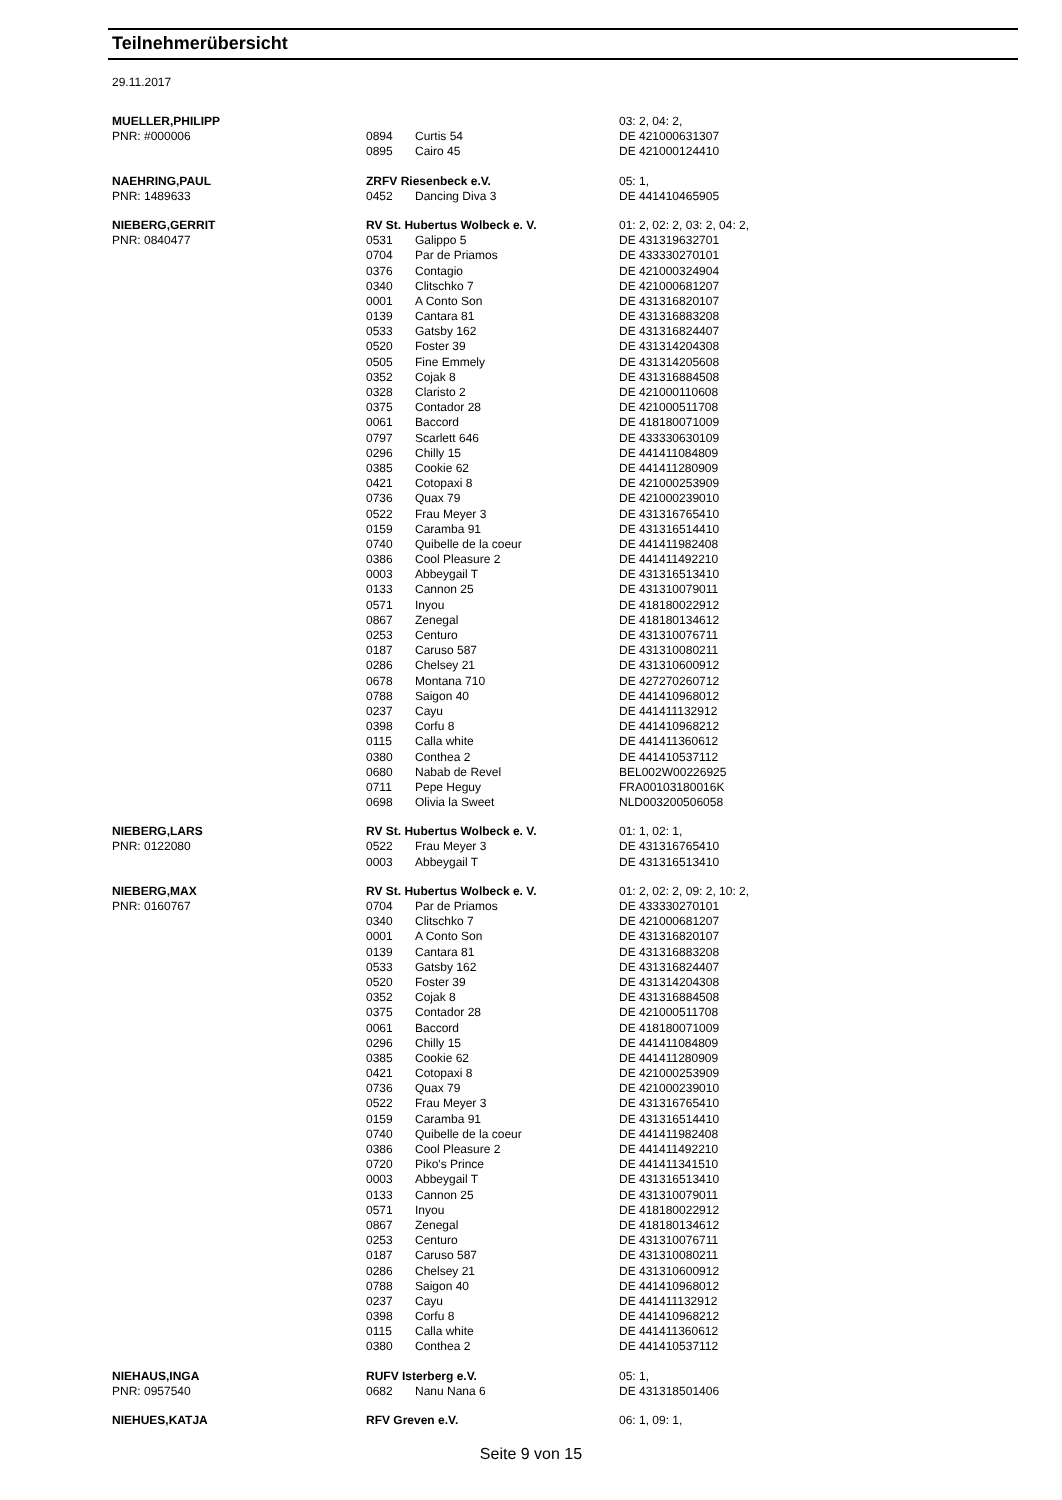Teilnehmerübersicht
29.11.2017
| MUELLER,PHILIPP | | | 03: 2, 04: 2, |
| PNR: #000006 | 0894 | Curtis 54 | DE 421000631307 |
| | 0895 | Cairo 45 | DE 421000124410 |
| NAEHRING,PAUL | ZRFV Riesenbeck e.V. | | 05: 1, |
| PNR: 1489633 | 0452 | Dancing Diva 3 | DE 441410465905 |
| NIEBERG,GERRIT | RV St. Hubertus Wolbeck e. V. | | 01: 2, 02: 2, 03: 2, 04: 2, |
| PNR: 0840477 | 0531 | Galippo 5 | DE 431319632701 |
| | 0704 | Par de Priamos | DE 433330270101 |
| | 0376 | Contagio | DE 421000324904 |
| | 0340 | Clitschko 7 | DE 421000681207 |
| | 0001 | A Conto Son | DE 431316820107 |
| | 0139 | Cantara 81 | DE 431316883208 |
| | 0533 | Gatsby 162 | DE 431316824407 |
| | 0520 | Foster 39 | DE 431314204308 |
| | 0505 | Fine Emmely | DE 431314205608 |
| | 0352 | Cojak 8 | DE 431316884508 |
| | 0328 | Claristo 2 | DE 421000110608 |
| | 0375 | Contador 28 | DE 421000511708 |
| | 0061 | Baccord | DE 418180071009 |
| | 0797 | Scarlett 646 | DE 433330630109 |
| | 0296 | Chilly 15 | DE 441411084809 |
| | 0385 | Cookie 62 | DE 441411280909 |
| | 0421 | Cotopaxi 8 | DE 421000253909 |
| | 0736 | Quax 79 | DE 421000239010 |
| | 0522 | Frau Meyer 3 | DE 431316765410 |
| | 0159 | Caramba 91 | DE 431316514410 |
| | 0740 | Quibelle de la coeur | DE 441411982408 |
| | 0386 | Cool Pleasure 2 | DE 441411492210 |
| | 0003 | Abbeygail T | DE 431316513410 |
| | 0133 | Cannon 25 | DE 431310079011 |
| | 0571 | Inyou | DE 418180022912 |
| | 0867 | Zenegal | DE 418180134612 |
| | 0253 | Centuro | DE 431310076711 |
| | 0187 | Caruso 587 | DE 431310080211 |
| | 0286 | Chelsey 21 | DE 431310600912 |
| | 0678 | Montana 710 | DE 427270260712 |
| | 0788 | Saigon 40 | DE 441410968012 |
| | 0237 | Cayu | DE 441411132912 |
| | 0398 | Corfu 8 | DE 441410968212 |
| | 0115 | Calla white | DE 441411360612 |
| | 0380 | Conthea 2 | DE 441410537112 |
| | 0680 | Nabab de Revel | BEL002W00226925 |
| | 0711 | Pepe Heguy | FRA00103180016K |
| | 0698 | Olivia la Sweet | NLD003200506058 |
| NIEBERG,LARS | RV St. Hubertus Wolbeck e. V. | | 01: 1, 02: 1, |
| PNR: 0122080 | 0522 | Frau Meyer 3 | DE 431316765410 |
| | 0003 | Abbeygail T | DE 431316513410 |
| NIEBERG,MAX | RV St. Hubertus Wolbeck e. V. | | 01: 2, 02: 2, 09: 2, 10: 2, |
| PNR: 0160767 | 0704 | Par de Priamos | DE 433330270101 |
| | 0340 | Clitschko 7 | DE 421000681207 |
| | 0001 | A Conto Son | DE 431316820107 |
| | 0139 | Cantara 81 | DE 431316883208 |
| | 0533 | Gatsby 162 | DE 431316824407 |
| | 0520 | Foster 39 | DE 431314204308 |
| | 0352 | Cojak 8 | DE 431316884508 |
| | 0375 | Contador 28 | DE 421000511708 |
| | 0061 | Baccord | DE 418180071009 |
| | 0296 | Chilly 15 | DE 441411084809 |
| | 0385 | Cookie 62 | DE 441411280909 |
| | 0421 | Cotopaxi 8 | DE 421000253909 |
| | 0736 | Quax 79 | DE 421000239010 |
| | 0522 | Frau Meyer 3 | DE 431316765410 |
| | 0159 | Caramba 91 | DE 431316514410 |
| | 0740 | Quibelle de la coeur | DE 441411982408 |
| | 0386 | Cool Pleasure 2 | DE 441411492210 |
| | 0720 | Piko's Prince | DE 441411341510 |
| | 0003 | Abbeygail T | DE 431316513410 |
| | 0133 | Cannon 25 | DE 431310079011 |
| | 0571 | Inyou | DE 418180022912 |
| | 0867 | Zenegal | DE 418180134612 |
| | 0253 | Centuro | DE 431310076711 |
| | 0187 | Caruso 587 | DE 431310080211 |
| | 0286 | Chelsey 21 | DE 431310600912 |
| | 0788 | Saigon 40 | DE 441410968012 |
| | 0237 | Cayu | DE 441411132912 |
| | 0398 | Corfu 8 | DE 441410968212 |
| | 0115 | Calla white | DE 441411360612 |
| | 0380 | Conthea 2 | DE 441410537112 |
| NIEHAUS,INGA | RUFV Isterberg e.V. | | 05: 1, |
| PNR: 0957540 | 0682 | Nanu Nana 6 | DE 431318501406 |
| NIEHUES,KATJA | RFV Greven e.V. | | 06: 1, 09: 1, |
Seite 9 von 15